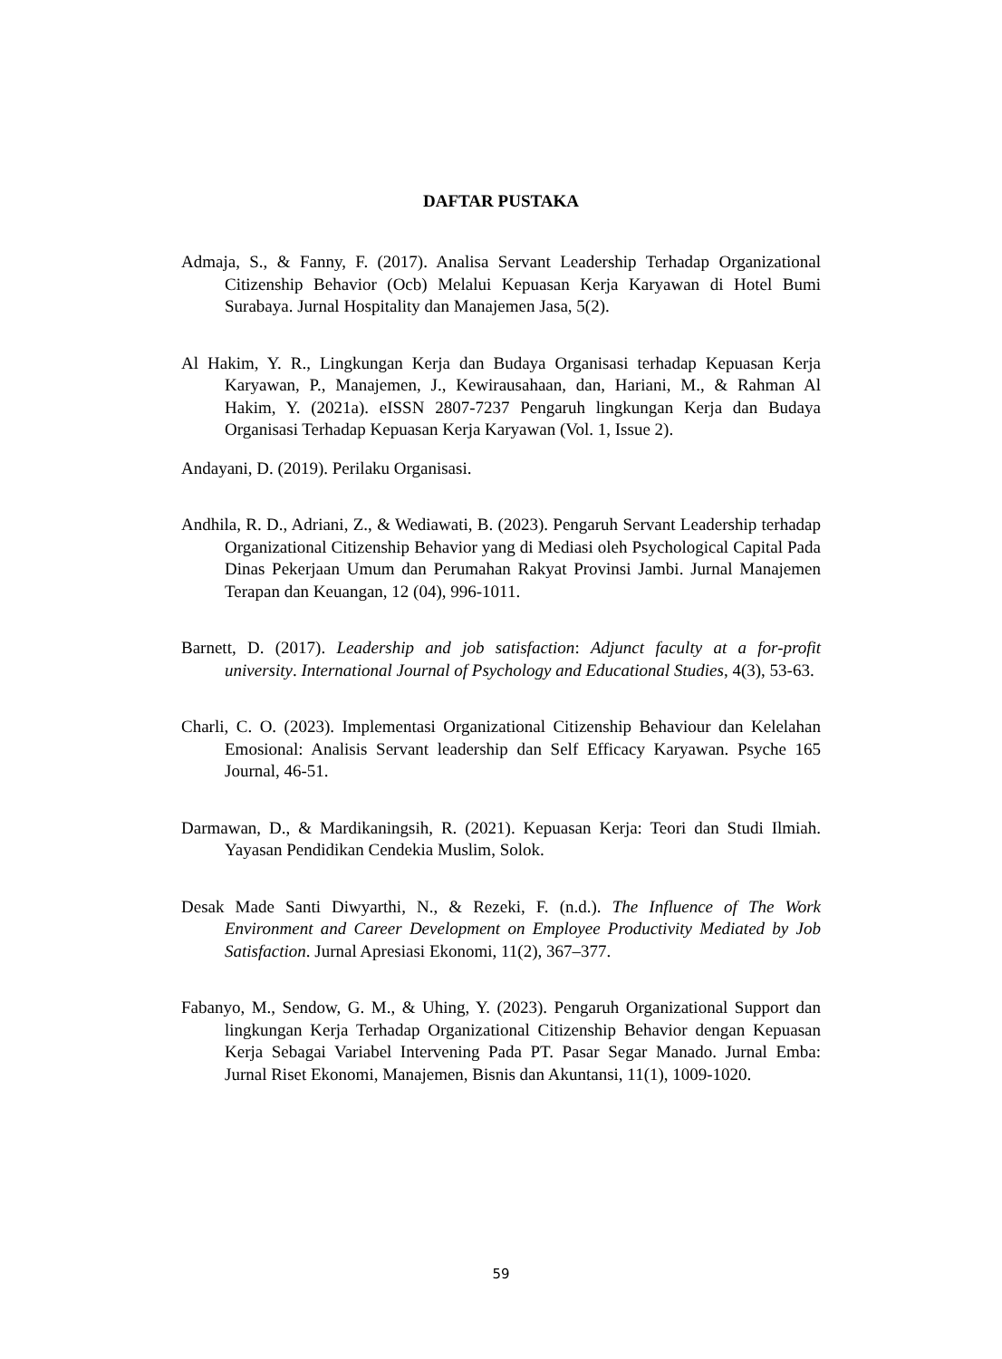DAFTAR PUSTAKA
Admaja, S., & Fanny, F. (2017). Analisa Servant Leadership Terhadap Organizational Citizenship Behavior (Ocb) Melalui Kepuasan Kerja Karyawan di Hotel Bumi Surabaya. Jurnal Hospitality dan Manajemen Jasa, 5(2).
Al Hakim, Y. R., Lingkungan Kerja dan Budaya Organisasi terhadap Kepuasan Kerja Karyawan, P., Manajemen, J., Kewirausahaan, dan, Hariani, M., & Rahman Al Hakim, Y. (2021a). eISSN 2807-7237 Pengaruh lingkungan Kerja dan Budaya Organisasi Terhadap Kepuasan Kerja Karyawan (Vol. 1, Issue 2).
Andayani, D. (2019). Perilaku Organisasi.
Andhila, R. D., Adriani, Z., & Wediawati, B. (2023). Pengaruh Servant Leadership terhadap Organizational Citizenship Behavior yang di Mediasi oleh Psychological Capital Pada Dinas Pekerjaan Umum dan Perumahan Rakyat Provinsi Jambi. Jurnal Manajemen Terapan dan Keuangan, 12 (04), 996-1011.
Barnett, D. (2017). Leadership and job satisfaction: Adjunct faculty at a for-profit university. International Journal of Psychology and Educational Studies, 4(3), 53-63.
Charli, C. O. (2023). Implementasi Organizational Citizenship Behaviour dan Kelelahan Emosional: Analisis Servant leadership dan Self Efficacy Karyawan. Psyche 165 Journal, 46-51.
Darmawan, D., & Mardikaningsih, R. (2021). Kepuasan Kerja: Teori dan Studi Ilmiah. Yayasan Pendidikan Cendekia Muslim, Solok.
Desak Made Santi Diwyarthi, N., & Rezeki, F. (n.d.). The Influence of The Work Environment and Career Development on Employee Productivity Mediated by Job Satisfaction. Jurnal Apresiasi Ekonomi, 11(2), 367–377.
Fabanyo, M., Sendow, G. M., & Uhing, Y. (2023). Pengaruh Organizational Support dan lingkungan Kerja Terhadap Organizational Citizenship Behavior dengan Kepuasan Kerja Sebagai Variabel Intervening Pada PT. Pasar Segar Manado. Jurnal Emba: Jurnal Riset Ekonomi, Manajemen, Bisnis dan Akuntansi, 11(1), 1009-1020.
59